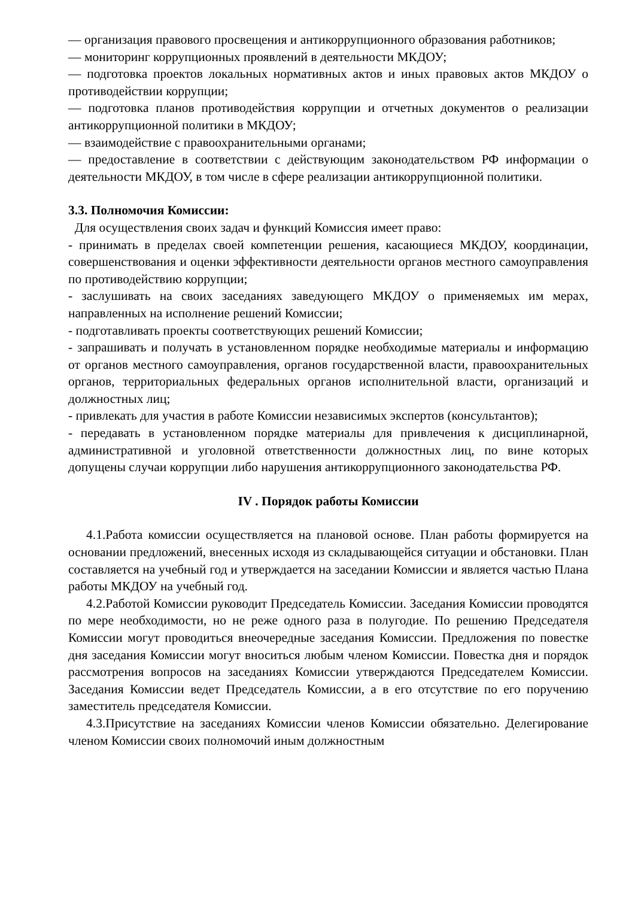— организация правового просвещения и антикоррупционного образования работников;
— мониторинг коррупционных проявлений в деятельности МКДОУ;
— подготовка проектов локальных нормативных актов и иных правовых актов МКДОУ о противодействии коррупции;
— подготовка планов противодействия коррупции и отчетных документов о реализации антикоррупционной политики в МКДОУ;
— взаимодействие с правоохранительными органами;
— предоставление в соответствии с действующим законодательством РФ информации о деятельности МКДОУ, в том числе в сфере реализации антикоррупционной политики.
3.3. Полномочия Комиссии:
Для осуществления своих задач и функций Комиссия имеет право:
- принимать в пределах своей компетенции решения, касающиеся МКДОУ, координации, совершенствования и оценки эффективности деятельности органов местного самоуправления по противодействию коррупции;
- заслушивать на своих заседаниях заведующего МКДОУ о применяемых им мерах, направленных на исполнение решений Комиссии;
- подготавливать проекты соответствующих решений Комиссии;
- запрашивать и получать в установленном порядке необходимые материалы и информацию от органов местного самоуправления, органов государственной власти, правоохранительных органов, территориальных федеральных органов исполнительной власти, организаций и должностных лиц;
- привлекать для участия в работе Комиссии независимых экспертов (консультантов);
- передавать в установленном порядке материалы для привлечения к дисциплинарной, административной и уголовной ответственности должностных лиц, по вине которых допущены случаи коррупции либо нарушения антикоррупционного законодательства РФ.
IV . Порядок работы Комиссии
4.1.Работа комиссии осуществляется на плановой основе. План работы формируется на основании предложений, внесенных исходя из складывающейся ситуации и обстановки. План составляется на учебный год и утверждается на заседании Комиссии и является частью Плана работы МКДОУ на учебный год.
4.2.Работой Комиссии руководит Председатель Комиссии. Заседания Комиссии проводятся по мере необходимости, но не реже одного раза в полугодие. По решению Председателя Комиссии могут проводиться внеочередные заседания Комиссии. Предложения по повестке дня заседания Комиссии могут вноситься любым членом Комиссии. Повестка дня и порядок рассмотрения вопросов на заседаниях Комиссии утверждаются Председателем Комиссии. Заседания Комиссии ведет Председатель Комиссии, а в его отсутствие по его поручению заместитель председателя Комиссии.
4.3.Присутствие на заседаниях Комиссии членов Комиссии обязательно. Делегирование членом Комиссии своих полномочий иным должностным